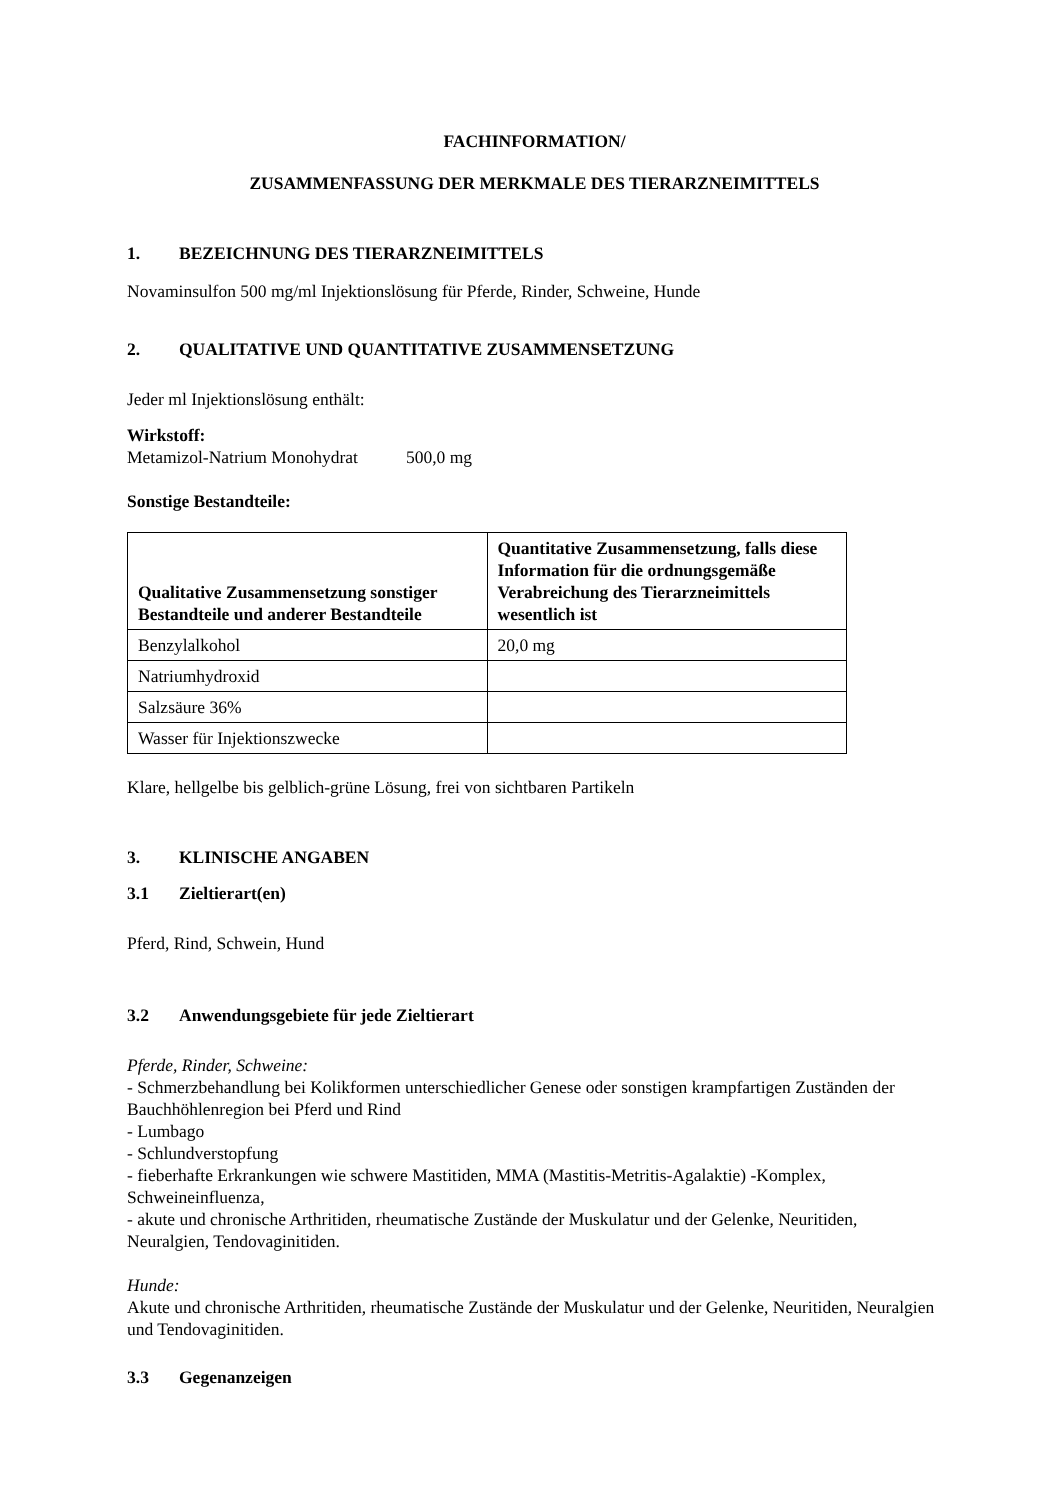FACHINFORMATION/
ZUSAMMENFASSUNG DER MERKMALE DES TIERARZNEIMITTELS
1. BEZEICHNUNG DES TIERARZNEIMITTELS
Novaminsulfon 500 mg/ml Injektionslösung für Pferde, Rinder, Schweine, Hunde
2. QUALITATIVE UND QUANTITATIVE ZUSAMMENSETZUNG
Jeder ml Injektionslösung enthält:
Wirkstoff:
Metamizol-Natrium Monohydrat 500,0 mg
Sonstige Bestandteile:
| Qualitative Zusammensetzung sonstiger Bestandteile und anderer Bestandteile | Quantitative Zusammensetzung, falls diese Information für die ordnungsgemäße Verabreichung des Tierarzneimittels wesentlich ist |
| --- | --- |
| Benzylalkohol | 20,0 mg |
| Natriumhydroxid | |
| Salzsäure 36% | |
| Wasser für Injektionszwecke | |
Klare, hellgelbe bis gelblich-grüne Lösung, frei von sichtbaren Partikeln
3. KLINISCHE ANGABEN
3.1 Zieltierart(en)
Pferd, Rind, Schwein, Hund
3.2 Anwendungsgebiete für jede Zieltierart
Pferde, Rinder, Schweine:
- Schmerzbehandlung bei Kolikformen unterschiedlicher Genese oder sonstigen krampfartigen Zuständen der Bauchhöhlenregion bei Pferd und Rind
- Lumbago
- Schlundverstopfung
- fieberhafte Erkrankungen wie schwere Mastitiden, MMA (Mastitis-Metritis-Agalaktie) -Komplex, Schweineinfluenza,
- akute und chronische Arthritiden, rheumatische Zustände der Muskulatur und der Gelenke, Neuritiden, Neuralgien, Tendovaginitiden.
Hunde:
Akute und chronische Arthritiden, rheumatische Zustände der Muskulatur und der Gelenke, Neuritiden, Neuralgien und Tendovaginitiden.
3.3 Gegenanzeigen